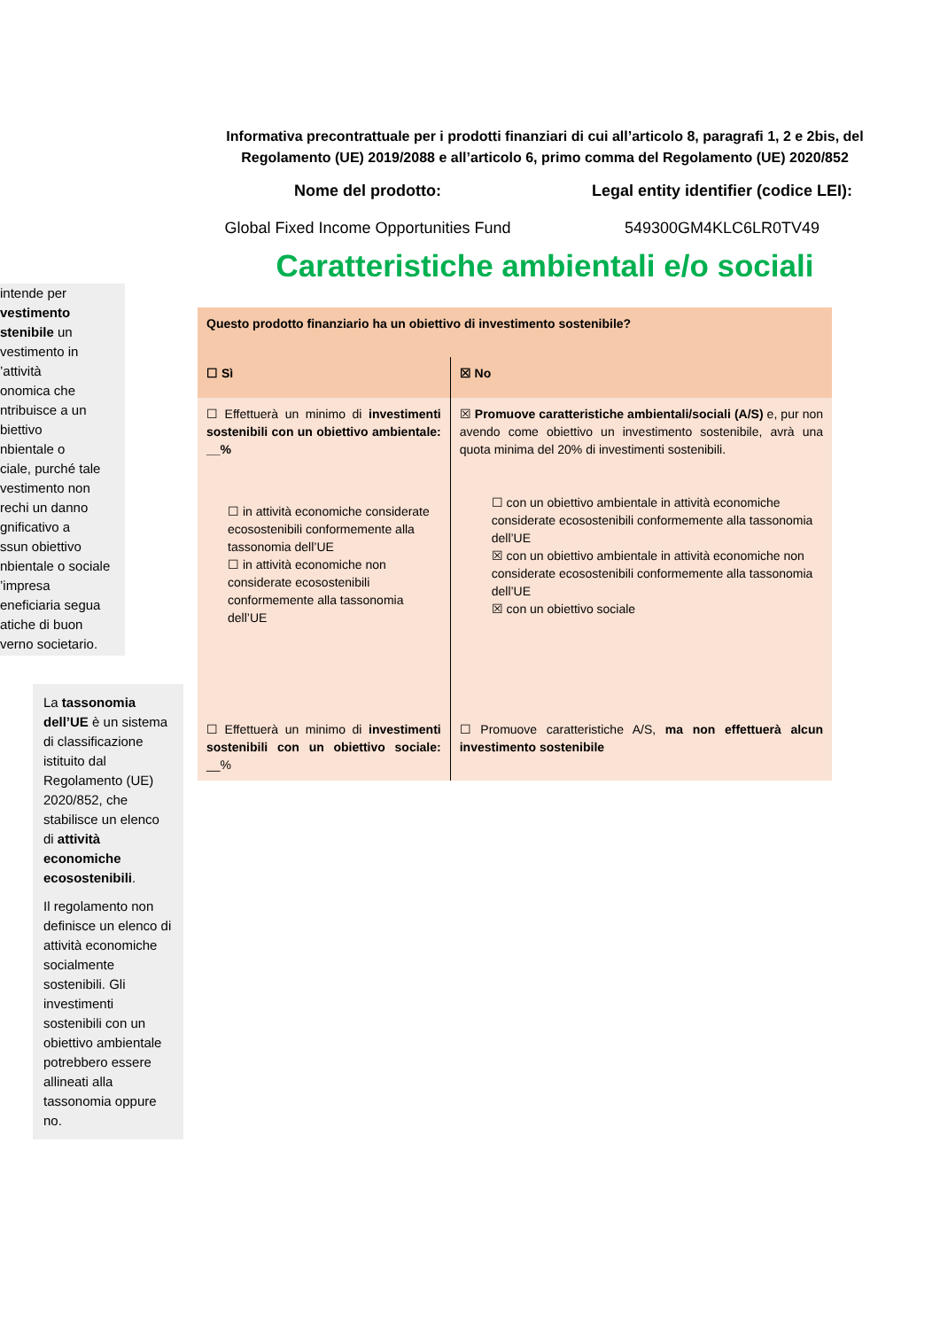Informativa precontrattuale per i prodotti finanziari di cui all’articolo 8, paragrafi 1, 2 e 2bis, del Regolamento (UE) 2019/2088 e all’articolo 6, primo comma del Regolamento (UE) 2020/852
Nome del prodotto:
Global Fixed Income Opportunities Fund
Legal entity identifier (codice LEI):
549300GM4KLC6LR0TV49
Caratteristiche ambientali e/o sociali
intende per
vestimento
stenibile un
vestimento in
’attività
onomica che
ntribuisce a un
biettivo
nbientale o
ciale, purché tale
vestimento non
rechi un danno
gnificativo a
ssun obiettivo
nbientale o sociale
’impresa
eneficiaria segua
atiche di buon
verno societario.
La tassonomia dell’UE è un sistema di classificazione istituito dal Regolamento (UE) 2020/852, che stabilisce un elenco di attività economiche ecosostenibili.
Il regolamento non definisce un elenco di attività economiche socialmente sostenibili. Gli investimenti sostenibili con un obiettivo ambientale potrebbero essere allineati alla tassonomia oppure no.
| Questo prodotto finanziario ha un obiettivo di investimento sostenibile? | |
| ☐ Sì | ☒ No |
| ☐ Effettuerà un minimo di investimenti sostenibili con un obiettivo ambientale: __% ☐ in attività economiche considerate ecosostenibili conformemente alla tassonomia dell’UE ☐ in attività economiche non considerate ecosostenibili conformemente alla tassonomia dell’UE | ☒ Promuove caratteristiche ambientali/sociali (A/S) e, pur non avendo come obiettivo un investimento sostenibile, avrà una quota minima del 20% di investimenti sostenibili. ☐ con un obiettivo ambientale in attività economiche considerate ecosostenibili conformemente alla tassonomia dell’UE ☒ con un obiettivo ambientale in attività economiche non considerate ecosostenibili conformemente alla tassonomia dell’UE ☒ con un obiettivo sociale |
| ☐ Effettuerà un minimo di investimenti sostenibili con un obiettivo sociale: __% | ☐ Promuove caratteristiche A/S, ma non effettuerà alcun investimento sostenibile |